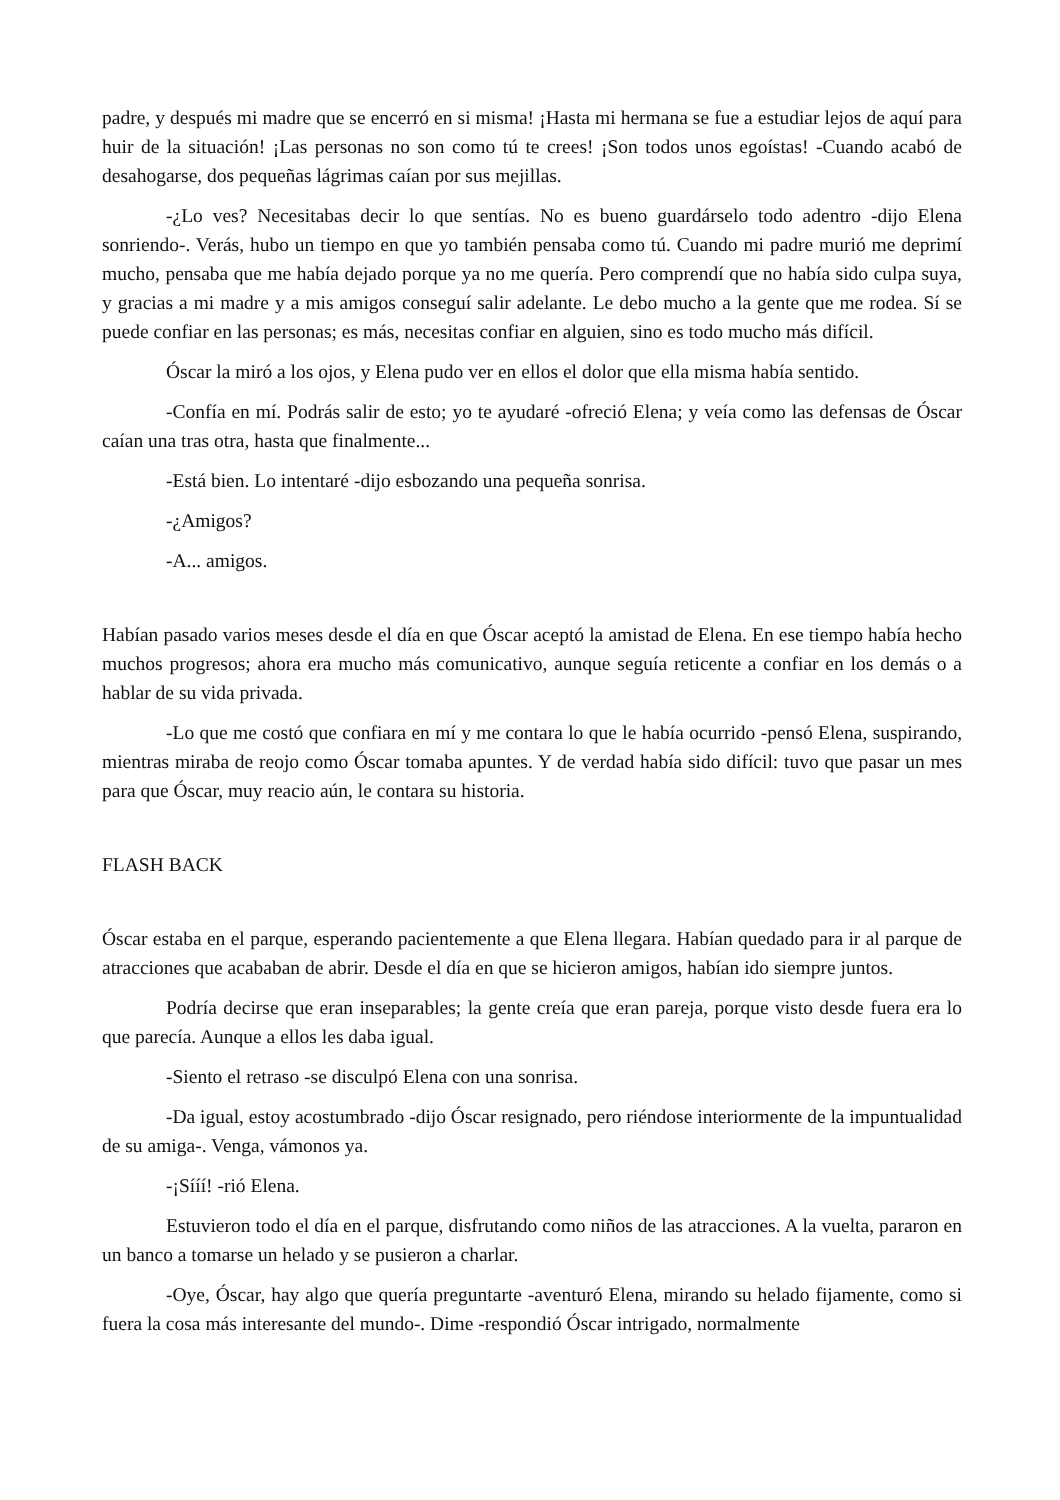padre, y después mi madre que se encerró en si misma! ¡Hasta mi hermana se fue a estudiar lejos de aquí para huir de la situación! ¡Las personas no son como tú te crees! ¡Son todos unos egoístas! -Cuando acabó de desahogarse, dos pequeñas lágrimas caían por sus mejillas.
-¿Lo ves? Necesitabas decir lo que sentías. No es bueno guardárselo todo adentro -dijo Elena sonriendo-. Verás, hubo un tiempo en que yo también pensaba como tú. Cuando mi padre murió me deprimí mucho, pensaba que me había dejado porque ya no me quería. Pero comprendí que no había sido culpa suya, y gracias a mi madre y a mis amigos conseguí salir adelante. Le debo mucho a la gente que me rodea. Sí se puede confiar en las personas; es más, necesitas confiar en alguien, sino es todo mucho más difícil.
Óscar la miró a los ojos, y Elena pudo ver en ellos el dolor que ella misma había sentido.
-Confía en mí. Podrás salir de esto; yo te ayudaré -ofreció Elena; y veía como las defensas de Óscar caían una tras otra, hasta que finalmente...
-Está bien. Lo intentaré -dijo esbozando una pequeña sonrisa.
-¿Amigos?
-A... amigos.
Habían pasado varios meses desde el día en que Óscar aceptó la amistad de Elena. En ese tiempo había hecho muchos progresos; ahora era mucho más comunicativo, aunque seguía reticente a confiar en los demás o a hablar de su vida privada.
-Lo que me costó que confiara en mí y me contara lo que le había ocurrido -pensó Elena, suspirando, mientras miraba de reojo como Óscar tomaba apuntes. Y de verdad había sido difícil: tuvo que pasar un mes para que Óscar, muy reacio aún, le contara su historia.
FLASH BACK
Óscar estaba en el parque, esperando pacientemente a que Elena llegara. Habían quedado para ir al parque de atracciones que acababan de abrir. Desde el día en que se hicieron amigos, habían ido siempre juntos.
Podría decirse que eran inseparables; la gente creía que eran pareja, porque visto desde fuera era lo que parecía. Aunque a ellos les daba igual.
-Siento el retraso -se disculpó Elena con una sonrisa.
-Da igual, estoy acostumbrado -dijo Óscar resignado, pero riéndose interiormente de la impuntualidad de su amiga-. Venga, vámonos ya.
-¡Sííí! -rió Elena.
Estuvieron todo el día en el parque, disfrutando como niños de las atracciones. A la vuelta, pararon en un banco a tomarse un helado y se pusieron a charlar.
-Oye, Óscar, hay algo que quería preguntarte -aventuró Elena, mirando su helado fijamente, como si fuera la cosa más interesante del mundo-. Dime -respondió Óscar intrigado, normalmente